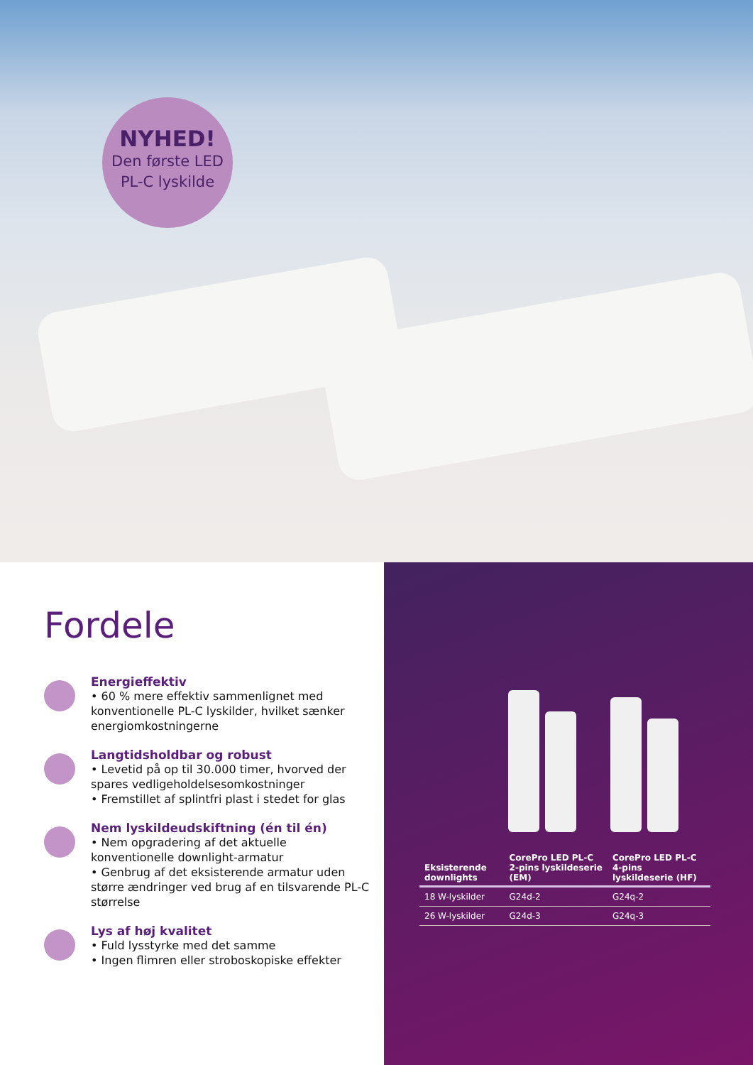NYHED!
Den første LED
PL-C lyskilde
Fordele
Energieffektiv
• 60 % mere effektiv sammenlignet med konventionelle PL-C lyskilder, hvilket sænker energiomkostningerne
Langtidsholdbar og robust
• Levetid på op til 30.000 timer, hvorved der spares vedligeholdelsesomkostninger
• Fremstillet af splintfri plast i stedet for glas
Nem lyskildeudskiftning (én til én)
• Nem opgradering af det aktuelle konventionelle downlight-armatur
• Genbrug af det eksisterende armatur uden større ændringer ved brug af en tilsvarende PL-C størrelse
Lys af høj kvalitet
• Fuld lysstyrke med det samme
• Ingen flimren eller stroboskopiske effekter
| Eksisterende downlights | CorePro LED PL-C 2-pins lyskildeserie (EM) | CorePro LED PL-C 4-pins lyskildeserie (HF) |
| --- | --- | --- |
| 18 W-lyskilder | G24d-2 | G24q-2 |
| 26 W-lyskilder | G24d-3 | G24q-3 |